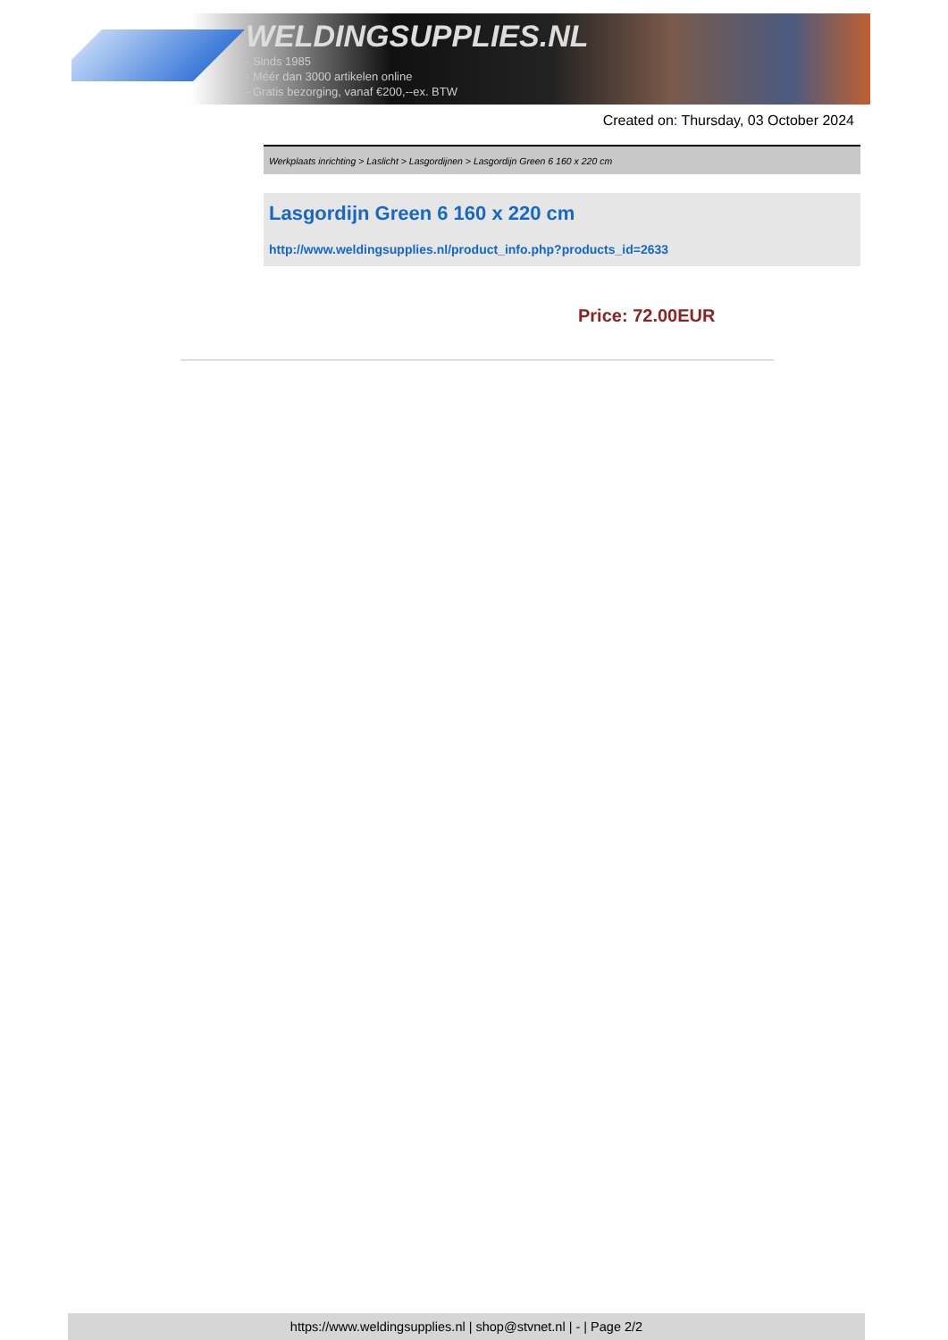WELDINGSUPPLIES.NL
- Sinds 1985
- Méér dan 3000 artikelen online
- Gratis bezorging, vanaf €200,--ex. BTW
Created on: Thursday, 03 October 2024
Werkplaats inrichting > Laslicht > Lasgordijnen > Lasgordijn Green 6 160 x 220 cm
Lasgordijn Green 6 160 x 220 cm
http://www.weldingsupplies.nl/product_info.php?products_id=2633
Price: 72.00EUR
https://www.weldingsupplies.nl | shop@stvnet.nl | - | Page 2/2